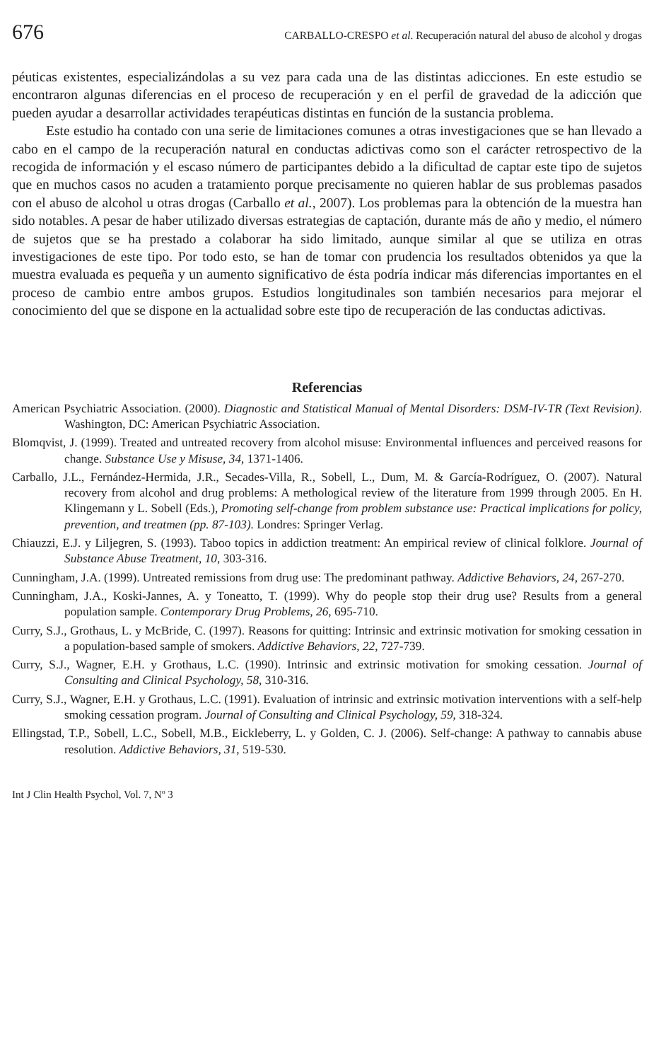676 CARBALLO-CRESPO et al. Recuperación natural del abuso de alcohol y drogas
péuticas existentes, especializándolas a su vez para cada una de las distintas adicciones. En este estudio se encontraron algunas diferencias en el proceso de recuperación y en el perfil de gravedad de la adicción que pueden ayudar a desarrollar actividades terapéuticas distintas en función de la sustancia problema.
Este estudio ha contado con una serie de limitaciones comunes a otras investigaciones que se han llevado a cabo en el campo de la recuperación natural en conductas adictivas como son el carácter retrospectivo de la recogida de información y el escaso número de participantes debido a la dificultad de captar este tipo de sujetos que en muchos casos no acuden a tratamiento porque precisamente no quieren hablar de sus problemas pasados con el abuso de alcohol u otras drogas (Carballo et al., 2007). Los problemas para la obtención de la muestra han sido notables. A pesar de haber utilizado diversas estrategias de captación, durante más de año y medio, el número de sujetos que se ha prestado a colaborar ha sido limitado, aunque similar al que se utiliza en otras investigaciones de este tipo. Por todo esto, se han de tomar con prudencia los resultados obtenidos ya que la muestra evaluada es pequeña y un aumento significativo de ésta podría indicar más diferencias importantes en el proceso de cambio entre ambos grupos. Estudios longitudinales son también necesarios para mejorar el conocimiento del que se dispone en la actualidad sobre este tipo de recuperación de las conductas adictivas.
Referencias
American Psychiatric Association. (2000). Diagnostic and Statistical Manual of Mental Disorders: DSM-IV-TR (Text Revision). Washington, DC: American Psychiatric Association.
Blomqvist, J. (1999). Treated and untreated recovery from alcohol misuse: Environmental influences and perceived reasons for change. Substance Use y Misuse, 34, 1371-1406.
Carballo, J.L., Fernández-Hermida, J.R., Secades-Villa, R., Sobell, L., Dum, M. & García-Rodríguez, O. (2007). Natural recovery from alcohol and drug problems: A methological review of the literature from 1999 through 2005. En H. Klingemann y L. Sobell (Eds.), Promoting self-change from problem substance use: Practical implications for policy, prevention, and treatmen (pp. 87-103). Londres: Springer Verlag.
Chiauzzi, E.J. y Liljegren, S. (1993). Taboo topics in addiction treatment: An empirical review of clinical folklore. Journal of Substance Abuse Treatment, 10, 303-316.
Cunningham, J.A. (1999). Untreated remissions from drug use: The predominant pathway. Addictive Behaviors, 24, 267-270.
Cunningham, J.A., Koski-Jannes, A. y Toneatto, T. (1999). Why do people stop their drug use? Results from a general population sample. Contemporary Drug Problems, 26, 695-710.
Curry, S.J., Grothaus, L. y McBride, C. (1997). Reasons for quitting: Intrinsic and extrinsic motivation for smoking cessation in a population-based sample of smokers. Addictive Behaviors, 22, 727-739.
Curry, S.J., Wagner, E.H. y Grothaus, L.C. (1990). Intrinsic and extrinsic motivation for smoking cessation. Journal of Consulting and Clinical Psychology, 58, 310-316.
Curry, S.J., Wagner, E.H. y Grothaus, L.C. (1991). Evaluation of intrinsic and extrinsic motivation interventions with a self-help smoking cessation program. Journal of Consulting and Clinical Psychology, 59, 318-324.
Ellingstad, T.P., Sobell, L.C., Sobell, M.B., Eickleberry, L. y Golden, C. J. (2006). Self-change: A pathway to cannabis abuse resolution. Addictive Behaviors, 31, 519-530.
Int J Clin Health Psychol, Vol. 7, Nº 3